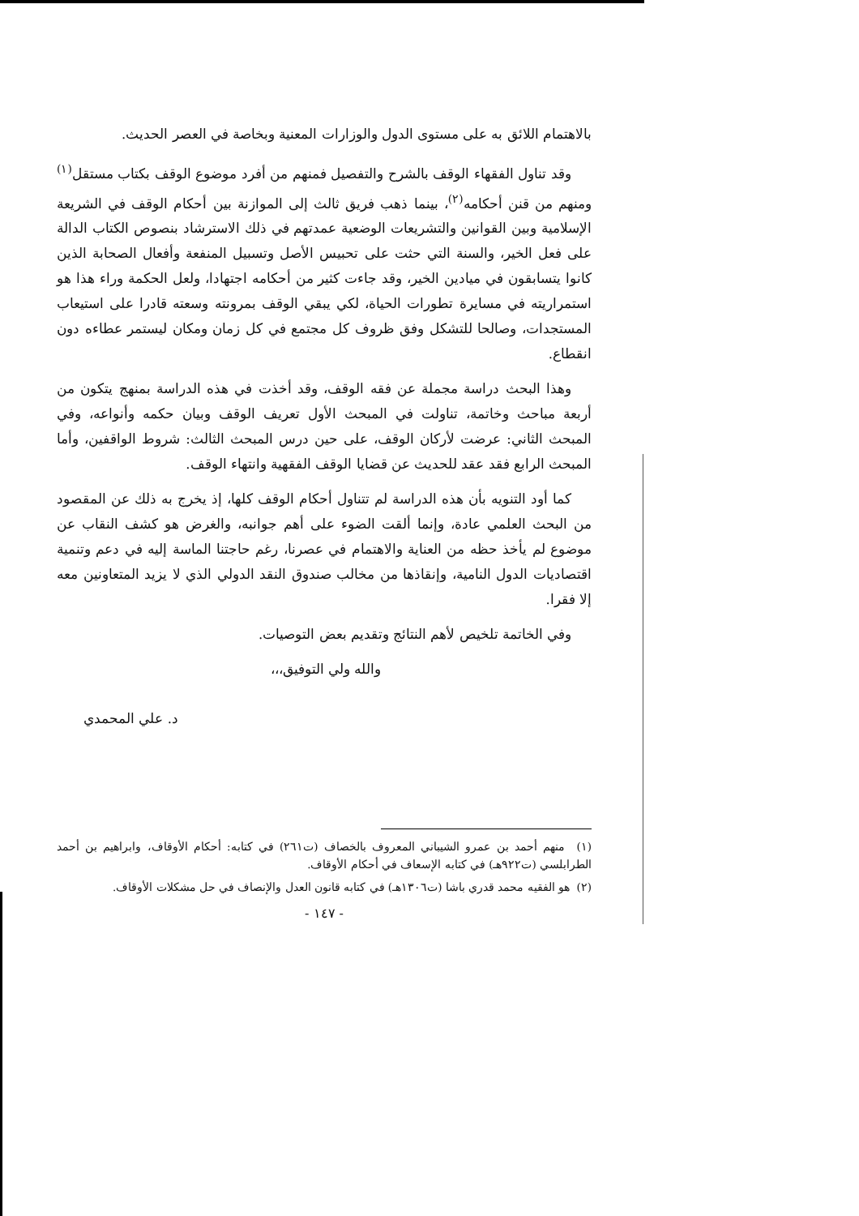بالاهتمام اللائق به على مستوى الدول والوزارات المعنية وبخاصة في العصر الحديث.
وقد تناول الفقهاء الوقف بالشرح والتفصيل فمنهم من أفرد موضوع الوقف بكتاب مستقل<sup>(١)</sup> ومنهم من قنن أحكامه<sup>(٢)</sup>، بينما ذهب فريق ثالث إلى الموازنة بين أحكام الوقف في الشريعة الإسلامية وبين القوانين والتشريعات الوضعية عمدتهم في ذلك الاسترشاد بنصوص الكتاب الدالة على فعل الخير، والسنة التي حثت على تحبيس الأصل وتسبيل المنفعة وأفعال الصحابة الذين كانوا يتسابقون في ميادين الخير، وقد جاءت كثير من أحكامه اجتهادا، ولعل الحكمة وراء هذا هو استمراريته في مسايرة تطورات الحياة، لكي يبقي الوقف بمرونته وسعته قادرا على استيعاب المستجدات، وصالحا للتشكل وفق ظروف كل مجتمع في كل زمان ومكان ليستمر عطاءه دون انقطاع.
وهذا البحث دراسة مجملة عن فقه الوقف، وقد أخذت في هذه الدراسة بمنهج يتكون من أربعة مباحث وخاتمة، تناولت في المبحث الأول تعريف الوقف وبيان حكمه وأنواعه، وفي المبحث الثاني: عرضت لأركان الوقف، على حين درس المبحث الثالث: شروط الواقفين، وأما المبحث الرابع فقد عقد للحديث عن قضايا الوقف الفقهية وانتهاء الوقف.
كما أود التنويه بأن هذه الدراسة لم تتناول أحكام الوقف كلها، إذ يخرج به ذلك عن المقصود من البحث العلمي عادة، وإنما ألقت الضوء على أهم جوانبه، والغرض هو كشف النقاب عن موضوع لم يأخذ حظه من العناية والاهتمام في عصرنا، رغم حاجتنا الماسة إليه في دعم وتنمية اقتصاديات الدول النامية، وإنقاذها من مخالب صندوق النقد الدولي الذي لا يزيد المتعاونين معه إلا فقرا.
وفي الخاتمة تلخيص لأهم النتائج وتقديم بعض التوصيات.
والله ولي التوفيق،،،
د. علي المحمدي
(١) منهم أحمد بن عمرو الشيباني المعروف بالخصاف (ت٢٦١) في كتابه: أحكام الأوقاف، وابراهيم بن أحمد الطرابلسي (ت٩٢٢هـ) في كتابه الإسعاف في أحكام الأوقاف.
(٢) هو الفقيه محمد قدري باشا (ت١٣٠٦هـ) في كتابه قانون العدل والإنصاف في حل مشكلات الأوقاف.
- ١٤٧ -